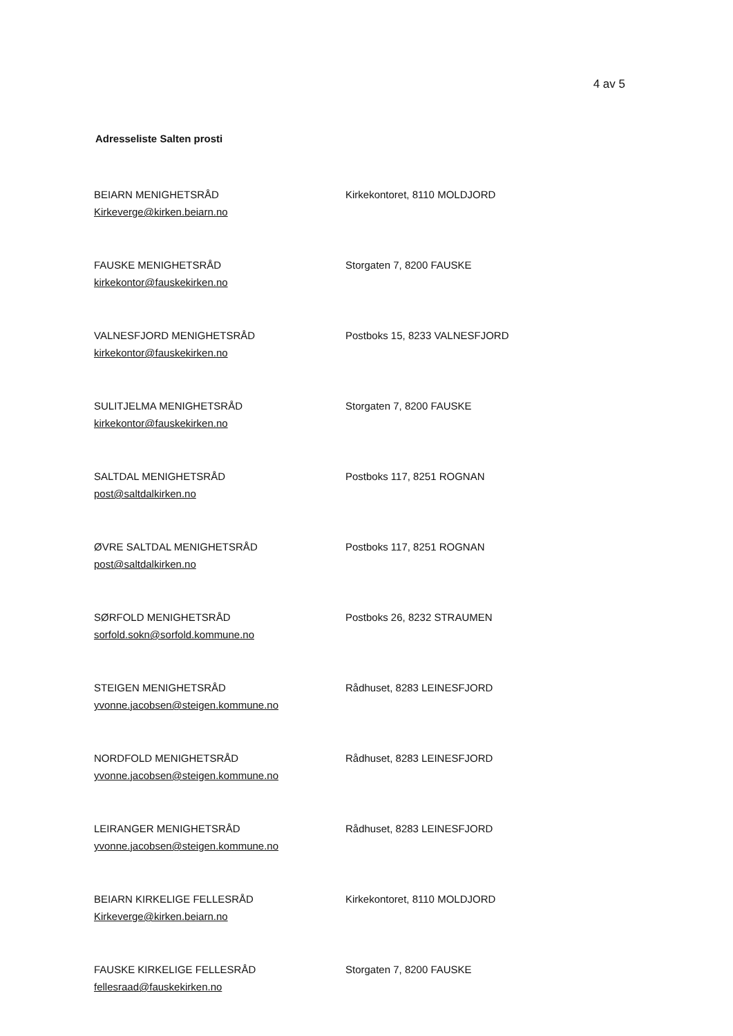4 av 5
Adresseliste Salten prosti
BEIARN MENIGHETSRÅD
Kirkeverge@kirken.beiarn.no
Kirkekontoret, 8110 MOLDJORD
FAUSKE MENIGHETSRÅD
kirkekontor@fauskekirken.no
Storgaten 7, 8200 FAUSKE
VALNESFJORD MENIGHETSRÅD
kirkekontor@fauskekirken.no
Postboks 15, 8233 VALNESFJORD
SULITJELMA MENIGHETSRÅD
kirkekontor@fauskekirken.no
Storgaten 7, 8200 FAUSKE
SALTDAL MENIGHETSRÅD
post@saltdalkirken.no
Postboks 117, 8251 ROGNAN
ØVRE SALTDAL MENIGHETSRÅD
post@saltdalkirken.no
Postboks 117, 8251 ROGNAN
SØRFOLD MENIGHETSRÅD
sorfold.sokn@sorfold.kommune.no
Postboks 26, 8232 STRAUMEN
STEIGEN MENIGHETSRÅD
yvonne.jacobsen@steigen.kommune.no
Rådhuset, 8283 LEINESFJORD
NORDFOLD MENIGHETSRÅD
yvonne.jacobsen@steigen.kommune.no
Rådhuset, 8283 LEINESFJORD
LEIRANGER MENIGHETSRÅD
yvonne.jacobsen@steigen.kommune.no
Rådhuset, 8283 LEINESFJORD
BEIARN KIRKELIGE FELLESRÅD
Kirkeverge@kirken.beiarn.no
Kirkekontoret, 8110 MOLDJORD
FAUSKE KIRKELIGE FELLESRÅD
fellesraad@fauskekirken.no
Storgaten 7, 8200 FAUSKE